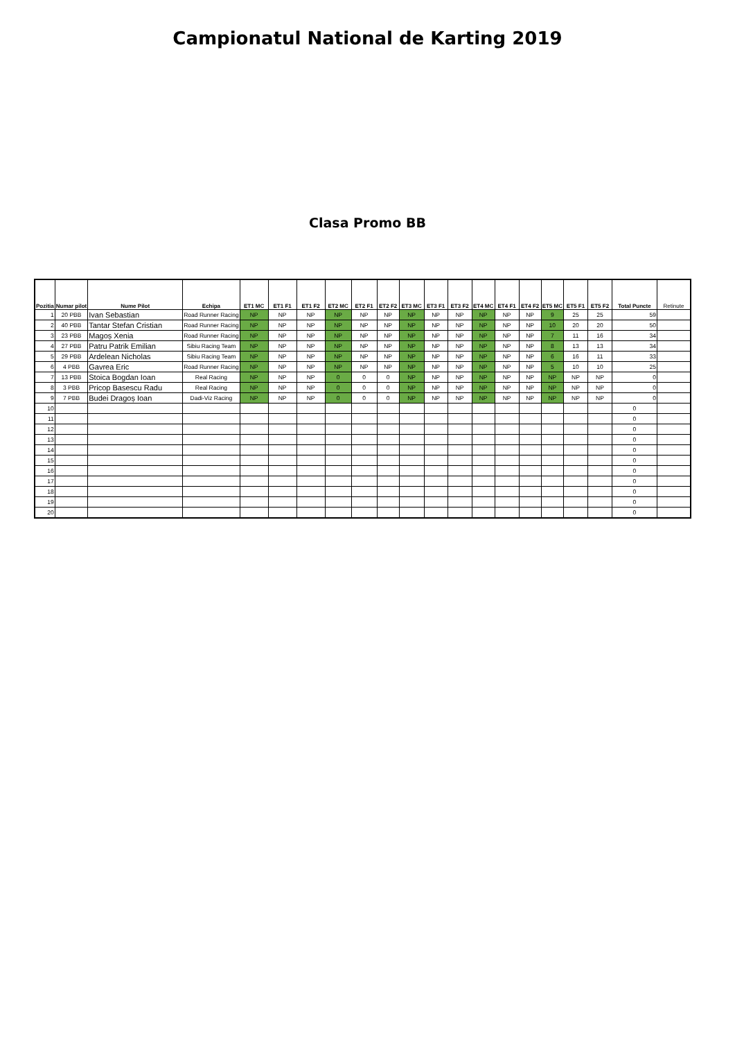Campionatul National de Karting 2019
Clasa Promo BB
| Pozitia | Numar pilot | Nume Pilot | Echipa | ET1 MC | ET1 F1 | ET1 F2 | ET2 MC | ET2 F1 | ET2 F2 | ET3 MC | ET3 F1 | ET3 F2 | ET4 MC | ET4 F1 | ET4 F2 | ET5 MC | ET5 F1 | ET5 F2 | Total Puncte | Retinute |
| --- | --- | --- | --- | --- | --- | --- | --- | --- | --- | --- | --- | --- | --- | --- | --- | --- | --- | --- | --- | --- |
| 1 | 20 PBB | Ivan Sebastian | Road Runner Racing | NP | NP | NP | NP | NP | NP | NP | NP | NP | NP | NP | NP | 9 | 25 | 25 | 59 | |
| 2 | 40 PBB | Tantar Stefan Cristian | Road Runner Racing | NP | NP | NP | NP | NP | NP | NP | NP | NP | NP | NP | NP | 10 | 20 | 20 | 50 | |
| 3 | 23 PBB | Magoș Xenia | Road Runner Racing | NP | NP | NP | NP | NP | NP | NP | NP | NP | NP | NP | NP | 7 | 11 | 16 | 34 | |
| 4 | 27 PBB | Patru Patrik Emilian | Sibiu Racing Team | NP | NP | NP | NP | NP | NP | NP | NP | NP | NP | NP | NP | 8 | 13 | 13 | 34 | |
| 5 | 29 PBB | Ardelean Nicholas | Sibiu Racing Team | NP | NP | NP | NP | NP | NP | NP | NP | NP | NP | NP | NP | 6 | 16 | 11 | 33 | |
| 6 | 4 PBB | Gavrea Eric | Road Runner Racing | NP | NP | NP | NP | NP | NP | NP | NP | NP | NP | NP | NP | 5 | 10 | 10 | 25 | |
| 7 | 13 PBB | Stoica Bogdan Ioan | Real Racing | NP | NP | NP | 0 | 0 | 0 | NP | NP | NP | NP | NP | NP | NP | NP | NP | 0 | |
| 8 | 3 PBB | Pricop Basescu Radu | Real Racing | NP | NP | NP | 0 | 0 | 0 | NP | NP | NP | NP | NP | NP | NP | NP | NP | 0 | |
| 9 | 7 PBB | Budei Dragoș Ioan | Dadi-Viz Racing | NP | NP | NP | 0 | 0 | 0 | NP | NP | NP | NP | NP | NP | NP | NP | NP | 0 | |
| 10 | | | | | | | | | | | | | | | | | | | 0 | |
| 11 | | | | | | | | | | | | | | | | | | | 0 | |
| 12 | | | | | | | | | | | | | | | | | | | 0 | |
| 13 | | | | | | | | | | | | | | | | | | | 0 | |
| 14 | | | | | | | | | | | | | | | | | | | 0 | |
| 15 | | | | | | | | | | | | | | | | | | | 0 | |
| 16 | | | | | | | | | | | | | | | | | | | 0 | |
| 17 | | | | | | | | | | | | | | | | | | | 0 | |
| 18 | | | | | | | | | | | | | | | | | | | 0 | |
| 19 | | | | | | | | | | | | | | | | | | | 0 | |
| 20 | | | | | | | | | | | | | | | | | | | 0 | |